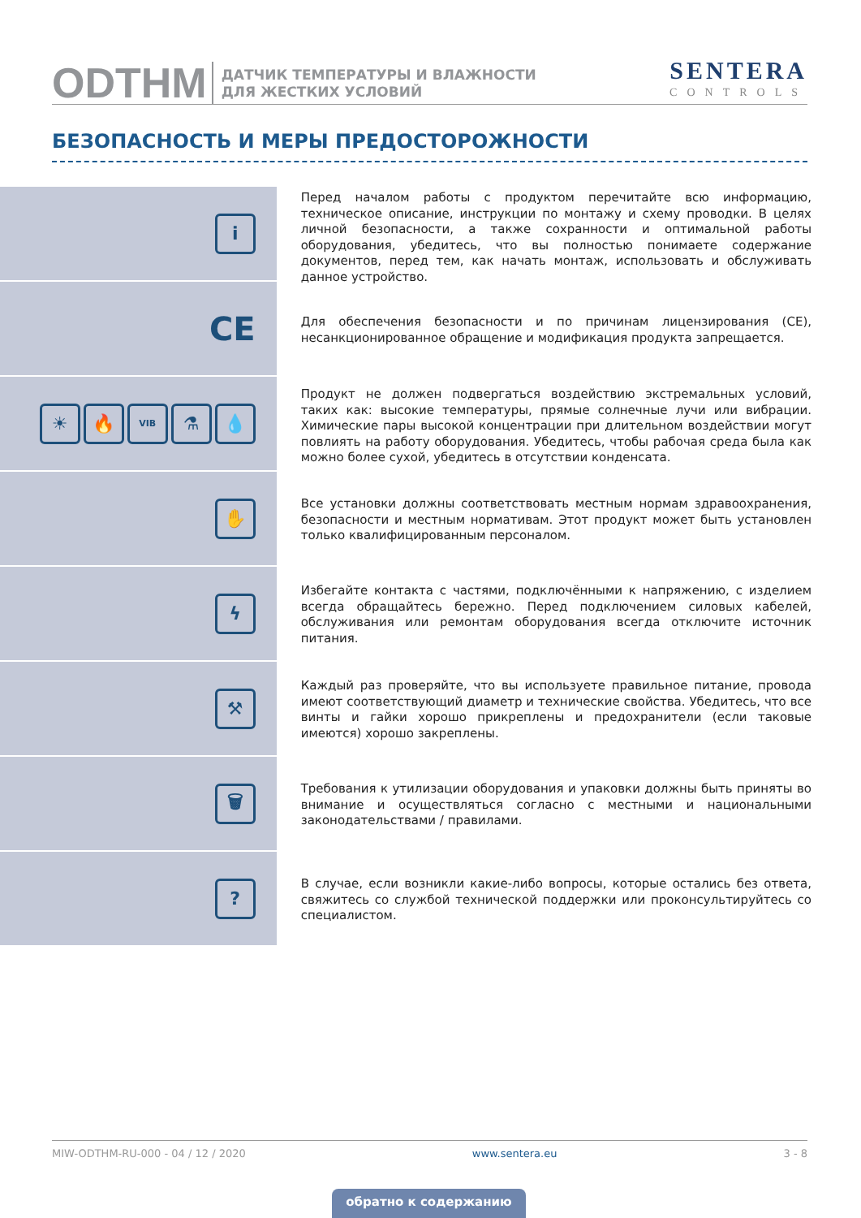ODTHM
ДАТЧИК ТЕМПЕРАТУРЫ И ВЛАЖНОСТИ
ДЛЯ ЖЕСТКИХ УСЛОВИЙ
SENTERA
CONTROLS
БЕЗОПАСНОСТЬ И МЕРЫ ПРЕДОСТОРОЖНОСТИ
i
Перед началом работы с продуктом перечитайте всю информацию, техническое описание, инструкции по монтажу и схему проводки. В целях личной безопасности, а также сохранности и оптимальной работы оборудования, убедитесь, что вы полностью понимаете содержание документов, перед тем, как начать монтаж, использовать и обслуживать данное устройство.
CE
Для обеспечения безопасности и по причинам лицензирования (CE), несанкционированное обращение и модификация продукта запрещается.
☀ 🔥
VIB
⚗ 💧
Продукт не должен подвергаться воздействию экстремальных условий, таких как: высокие температуры, прямые солнечные лучи или вибрации. Химические пары высокой концентрации при длительном воздействии могут повлиять на работу оборудования. Убедитесь, чтобы рабочая среда была как можно более сухой, убедитесь в отсутствии конденсата.
✋
Все установки должны соответствовать местным нормам здравоохранения, безопасности и местным нормативам. Этот продукт может быть установлен только квалифицированным персоналом.
ϟ
Избегайте контакта с частями, подключёнными к напряжению, с изделием всегда обращайтесь бережно. Перед подключением силовых кабелей, обслуживания или ремонтам оборудования всегда отключите источник питания.
⚒
Каждый раз проверяйте, что вы используете правильное питание, провода имеют соответствующий диаметр и технические свойства. Убедитесь, что все винты и гайки хорошо прикреплены и предохранители (если таковые имеются) хорошо закреплены.
🗑
Требования к утилизации оборудования и упаковки должны быть приняты во внимание и осуществляться согласно с местными и национальными законодательствами / правилами.
?
В случае, если возникли какие-либо вопросы, которые остались без ответа, свяжитесь со службой технической поддержки или проконсультируйтесь со специалистом.
MIW-ODTHM-RU-000 - 04 / 12 / 2020 www.sentera.eu 3 - 8
обратно к содержанию